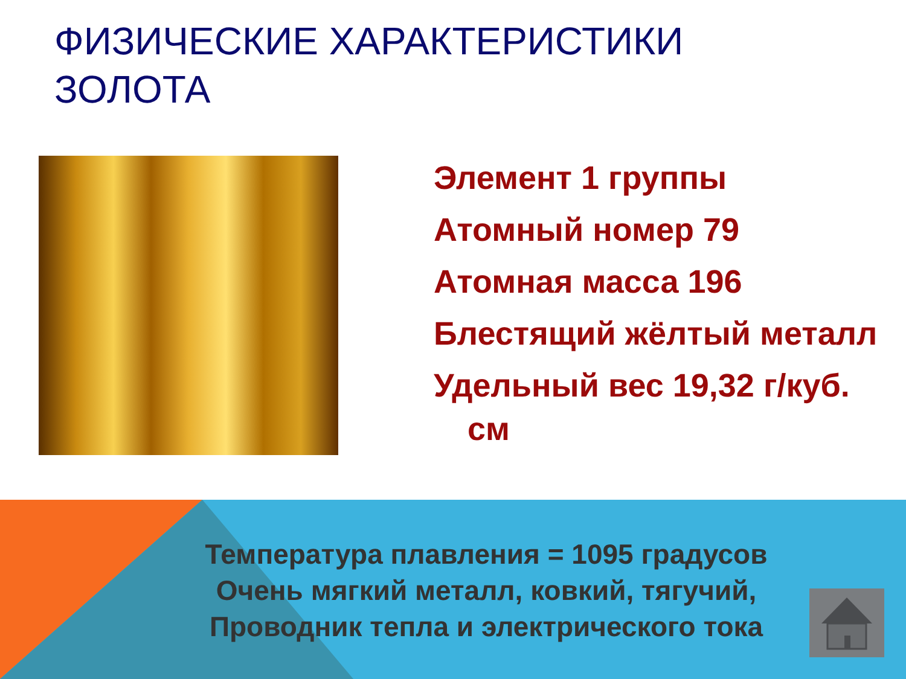ФИЗИЧЕСКИЕ ХАРАКТЕРИСТИКИ
ЗОЛОТА
Элемент 1 группы
Атомный номер 79
Атомная масса 196
Блестящий жёлтый металл
Удельный вес 19,32 г/куб. см
Температура плавления = 1095 градусов
Очень мягкий металл, ковкий, тягучий,
Проводник тепла и электрического тока